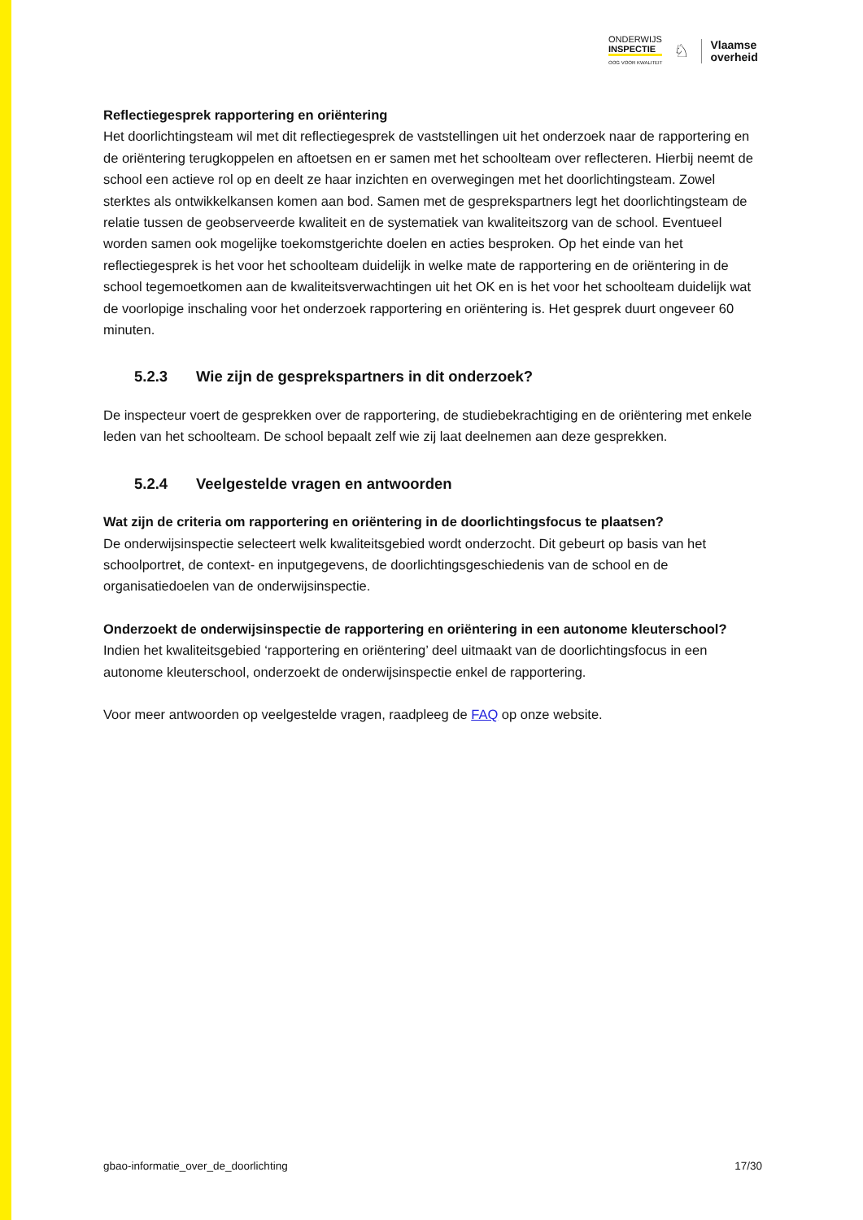ONDERWIJS
INSPECTIE
OOG VOOR KWALITEIT
♘
Vlaamse
overheid
Reflectiegesprek rapportering en oriëntering
Het doorlichtingsteam wil met dit reflectiegesprek de vaststellingen uit het onderzoek naar de rapportering en de oriëntering terugkoppelen en aftoetsen en er samen met het schoolteam over reflecteren. Hierbij neemt de school een actieve rol op en deelt ze haar inzichten en overwegingen met het doorlichtingsteam. Zowel sterktes als ontwikkelkansen komen aan bod. Samen met de gesprekspartners legt het doorlichtingsteam de relatie tussen de geobserveerde kwaliteit en de systematiek van kwaliteitszorg van de school. Eventueel worden samen ook mogelijke toekomstgerichte doelen en acties besproken. Op het einde van het reflectiegesprek is het voor het schoolteam duidelijk in welke mate de rapportering en de oriëntering in de school tegemoetkomen aan de kwaliteitsverwachtingen uit het OK en is het voor het schoolteam duidelijk wat de voorlopige inschaling voor het onderzoek rapportering en oriëntering is. Het gesprek duurt ongeveer 60 minuten.
5.2.3 Wie zijn de gesprekspartners in dit onderzoek?
De inspecteur voert de gesprekken over de rapportering, de studiebekrachtiging en de oriëntering met enkele leden van het schoolteam. De school bepaalt zelf wie zij laat deelnemen aan deze gesprekken.
5.2.4 Veelgestelde vragen en antwoorden
Wat zijn de criteria om rapportering en oriëntering in de doorlichtingsfocus te plaatsen?
De onderwijsinspectie selecteert welk kwaliteitsgebied wordt onderzocht. Dit gebeurt op basis van het schoolportret, de context- en inputgegevens, de doorlichtingsgeschiedenis van de school en de organisatiedoelen van de onderwijsinspectie.
Onderzoekt de onderwijsinspectie de rapportering en oriëntering in een autonome kleuterschool?
Indien het kwaliteitsgebied ‘rapportering en oriëntering’ deel uitmaakt van de doorlichtingsfocus in een autonome kleuterschool, onderzoekt de onderwijsinspectie enkel de rapportering.
Voor meer antwoorden op veelgestelde vragen, raadpleeg de FAQ op onze website.
gbao-informatie_over_de_doorlichting 17/30